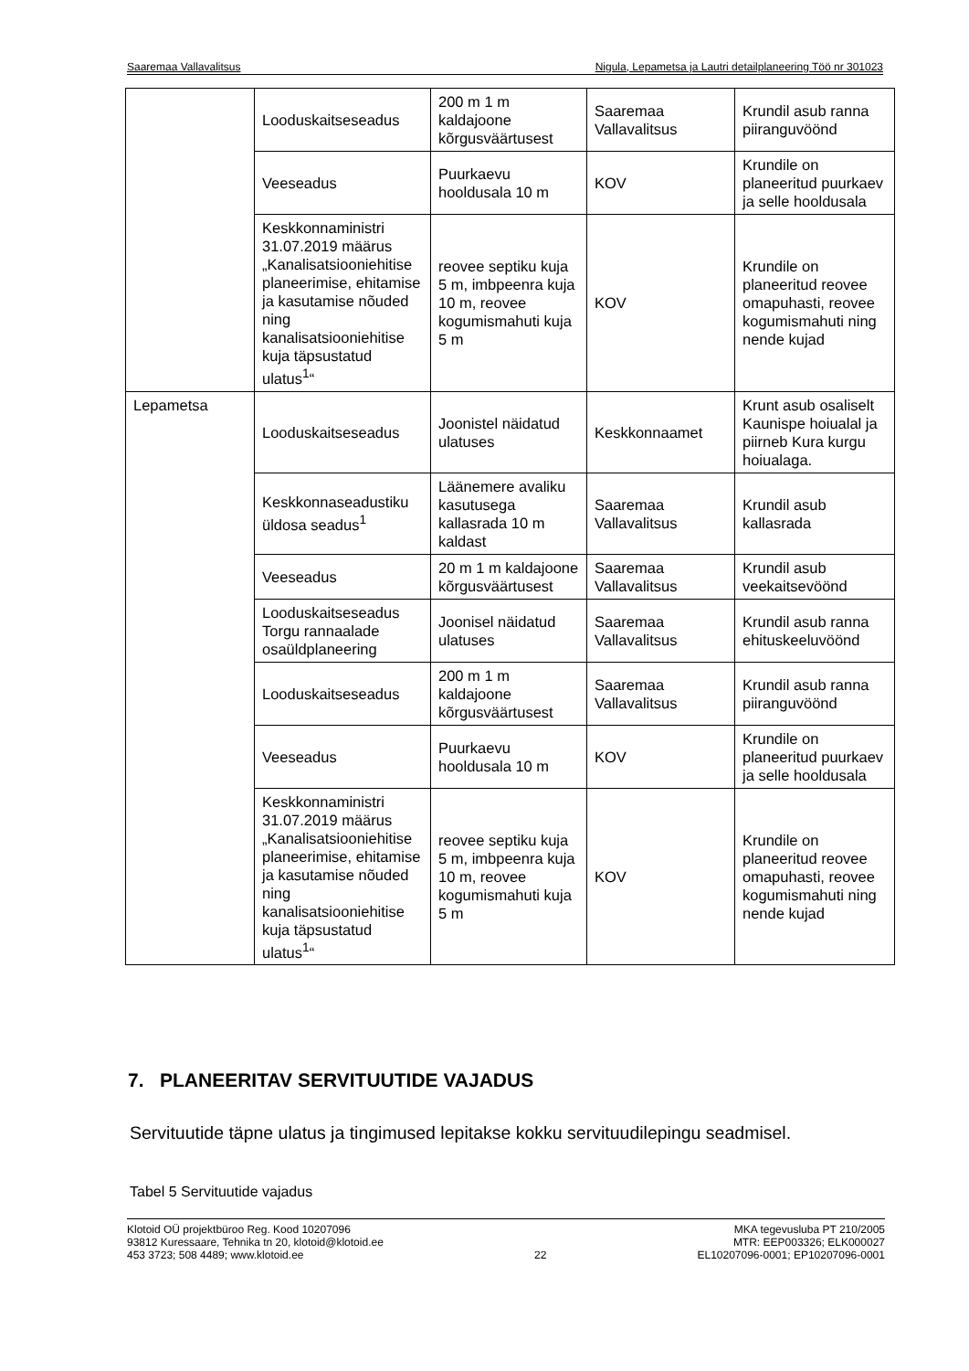Saaremaa Vallavalitsus Nigula, Lepametsa ja Lautri detailplaneering Töö nr 301023
| | Looduskaitseseadus | 200 m 1 m kaldajoone kõrgusväärtusest | Saaremaa Vallavalitsus | Krundil asub ranna piiranguvöönd |
| | Veeseadus | Puurkaevu hooldusala 10 m | KOV | Krundile on planeeritud puurkaev ja selle hooldusala |
| | Keskkonnaministri 31.07.2019 määrus „Kanalisatsiooniehitise planeerimise, ehitamise ja kasutamise nõuded ning kanalisatsiooniehitise kuja täpsustatud ulatus<sup>1</sup>“ | reovee septiku kuja 5 m, imbpeenra kuja 10 m, reovee kogumismahuti kuja 5 m | KOV | Krundile on planeeritud reovee omapuhasti, reovee kogumismahuti ning nende kujad |
| Lepametsa | Looduskaitseseadus | Joonistel näidatud ulatuses | Keskkonnaamet | Krunt asub osaliselt Kaunispe hoiualal ja piirneb Kura kurgu hoiualaga. |
| | Keskkonnaseadustiku üldosa seadus<sup>1</sup> | Läänemere avaliku kasutusega kallasrada 10 m kaldast | Saaremaa Vallavalitsus | Krundil asub kallasrada |
| | Veeseadus | 20 m 1 m kaldajoone kõrgusväärtusest | Saaremaa Vallavalitsus | Krundil asub veekaitsevöönd |
| | Looduskaitseseadus Torgu rannaalade osaüldplaneering | Joonisel näidatud ulatuses | Saaremaa Vallavalitsus | Krundil asub ranna ehituskeeluvöönd |
| | Looduskaitseseadus | 200 m 1 m kaldajoone kõrgusväärtusest | Saaremaa Vallavalitsus | Krundil asub ranna piiranguvöönd |
| | Veeseadus | Puurkaevu hooldusala 10 m | KOV | Krundile on planeeritud puurkaev ja selle hooldusala |
| | Keskkonnaministri 31.07.2019 määrus „Kanalisatsiooniehitise planeerimise, ehitamise ja kasutamise nõuded ning kanalisatsiooniehitise kuja täpsustatud ulatus<sup>1</sup>“ | reovee septiku kuja 5 m, imbpeenra kuja 10 m, reovee kogumismahuti kuja 5 m | KOV | Krundile on planeeritud reovee omapuhasti, reovee kogumismahuti ning nende kujad |
7. PLANEERITAV SERVITUUTIDE VAJADUS
Servituutide täpne ulatus ja tingimused lepitakse kokku servituudilepingu seadmisel.
Tabel 5 Servituutide vajadus
Klotoid OÜ projektbüroo Reg. Kood 10207096
93812 Kuressaare, Tehnika tn 20, klotoid@klotoid.ee
453 3723; 508 4489; www.klotoid.ee
22 MKA tegevusluba PT 210/2005
MTR: EEP003326; ELK000027
EL10207096-0001; EP10207096-0001